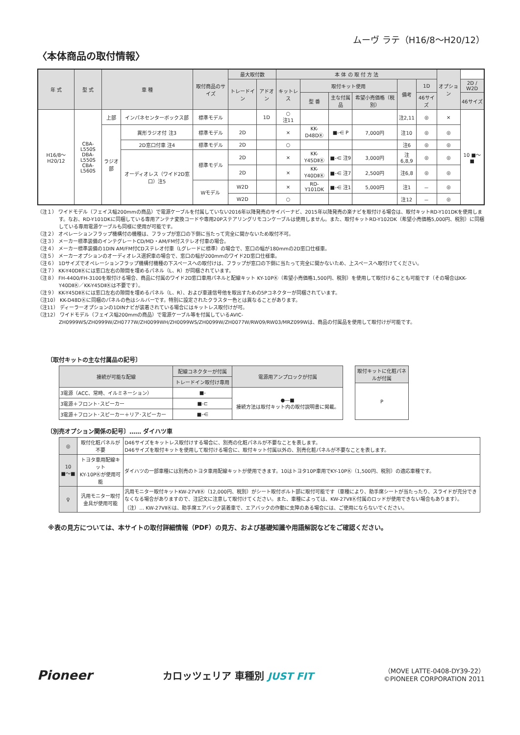ムーヴ ラテ（H16/8～H20/12）
〈本体商品の取付情報〉
| 年 式 | 型 式 | 車 種 | | 取付商品のサイズ | 最大取付数 | | 本 体 の 取 付 方 法 | | | | | | オプション | |
| --- | --- | --- | --- | --- | --- | --- | --- | --- | --- | --- | --- | --- | --- | --- |
| | | | | | トレードイン | アドオン | キットレス | 取付キット使用 | | | 備考 | 1D | | 2D / W2D |
| | | | | | | | | 型 番 | 主な付属品 | 希望小売価格（税別） | | 46サイズ | | 46サイズ |
| H16/8～H20/12 | CBA-L550S DBA-L550S CBA-L560S | 上部 | インパネセンターボックス部 | 標準モデル | | 1D | ○ 注11 | | | | 注2,11 | ◎ | × | 10 ■〜■ |
| | | ラジオ部 | 異形ラジオ付 注3 | 標準モデル | 2D | | × | KK-D48DⓀ | ■-⋲ P | 7,000円 | 注10 | ◎ | ◎ | |
| | | | 2D窓口付車 注4 | 標準モデル | 2D | | ○ | | | | 注6 | ◎ | ◎ | |
| | | | オーディオレス（ワイド2D窓口）注5 | 標準モデル | 2D | | × | KK-Y45DⅡⓀ | ■-⋲ 注9 | 3,000円 | 注6,8,9 | ◎ | ◎ | |
| | | | | | 2D | | × | KK-Y40DⅡⓀ | ■-⋲ 注7 | 2,500円 | 注6,8 | ◎ | ◎ | |
| | | | | Wモデル | W2D | | × | RD-Y101DK | ■-⋲ 注1 | 5,000円 | 注1 | － | ◎ | |
| | | | | | W2D | | ○ | | | | 注12 | － | ◎ | |
（注１） ワイドモデル（フェイス幅200mmの商品）で電源ケーブルを付属していない2016年以降発売のサイバーナビ、2015年以降発売の楽ナビを取付ける場合は、取付キットRD-Y101DKを使用します。なお、RD-Y101DKに同梱している専用アンテナ変換コードや専用20Pステアリングリモコンケーブルは使用しません。また、取付キットRD-Y102DK（希望小売価格5,000円、税別）に同梱している専用電源ケーブルも同様に使用が可能です。
（注２） オペレーションフラップ機構付の機種は、フラップが窓口の下側に当たって完全に開かないため取付不可。
（注３） メーカー標準装備のインテグレートCD/MD・AM/FM付ステレオ付車の場合。
（注４） メーカー標準装備の1DIN AM/FM付CDステレオ付車（Lグレードに標準）の場合で、窓口の幅が180mmの2D窓口仕様車。
（注５） メーカーオプションのオーディオレス選択車の場合で、窓口の幅が200mmのワイド2D窓口仕様車。
（注６） 1Dサイズでオペレーションフラップ機構付機種の下スペースへの取付けは、フラップが窓口の下側に当たって完全に開かないため、上スペースへ取付けてください。
（注７） KK-Y40DⅡⓀには窓口左右の隙間を埋めるパネル（L、R）が同梱されています。
（注８） FH-4400/FH-3100を取付ける場合、商品に付属のワイド2D窓口車用パネルと配線キット KY-10PⓀ（希望小売価格1,500円、税別）を使用して取付けることも可能です（その場合はKK-Y40DⅡⓀ／KK-Y45DⅡⓀは不要です）。
（注９） KK-Y45DⅡⓀには窓口左右の隙間を埋めるパネル（L、R）、および車速信号他を取出すための5Pコネクターが同梱されています。
（注10） KK-D48DⓀに同梱のパネルの色はシルバーです。特別に設定されたクラスター色とは異なることがあります。
（注11） ディーラーオプションの1DINナビが装着されている場合にはキットレス取付けが可。
（注12） ワイドモデル（フェイス幅200mmの商品）で電源ケーブル等を付属しているAVIC-ZH0999WS/ZH0999W/ZH0777W/ZH0099WH/ZH0099WS/ZH0099W/ZH0077W/RW09/RW03/MRZ099Wは、商品の付属品を使用して取付けが可能です。
〔取付キットの主な付属品の記号〕
| 接続が可能な配線 | 配線コネクターが付属 | 電源用アンプロックが付属 |
| --- | --- | --- |
| | トレードイン取付け専用 | |
| 3電源（ACC、常時、イルミネーション） | ■- | ●―■ 接続方法は取付キット内の取付説明書に掲載。 |
| 3電源＋フロント･スピーカー | ■-⊏ | |
| 3電源＋フロント･スピーカー＋リア･スピーカー | ■-⋲ | |
| 取付キットに化粧パネルが付属 |
| --- |
| P |
〔別売オプション関係の記号〕…… ダイハツ車
| ◎ | 取付化粧パネルが不要 | D46サイズをキットレス取付けする場合に、別売の化粧パネルが不要なことを表します。 D46サイズを取付キットを使用して取付ける場合に、取付キット付属以外の、別売化粧パネルが不要なことを表します。 |
| 10 ■〜■ | トヨタ車用配線キット KY-10PⓀが使用可能 | ダイハツの一部車種には別売のトヨタ車用配線キットが使用できます。10はトヨタ10P車用でKY-10PⓀ（1,500円、税別）の適応車種です。 |
| ♀ | 汎用モニター取付金具が使用可能 | 汎用モニター取付キットKW-27VⅡⓀ（12,000円、税別）がシート取付ボルト部に取付可能です（車種により、助手席シートが当たったり、スライドが充分できなくなる場合がありますので、注記文に注意して取付けてください。また、車種によっては、KW-27VⅡⓀ付属のロッドが使用できない場合もあります）。 （注）… KW-27VⅡⓀは、助手席エアバック装着車で、エアバックの作動に支障のある場合には、ご使用にならないでください。 |
※表の見方については、本サイトの取付詳細情報（PDF）の見方、および基礎知識や用語解説などをご確認ください。
Pioneer
カロッツェリア 車種別 JUST FIT
（MOVE LATTE-0408-DY39-22）
©PIONEER CORPORATION 2011